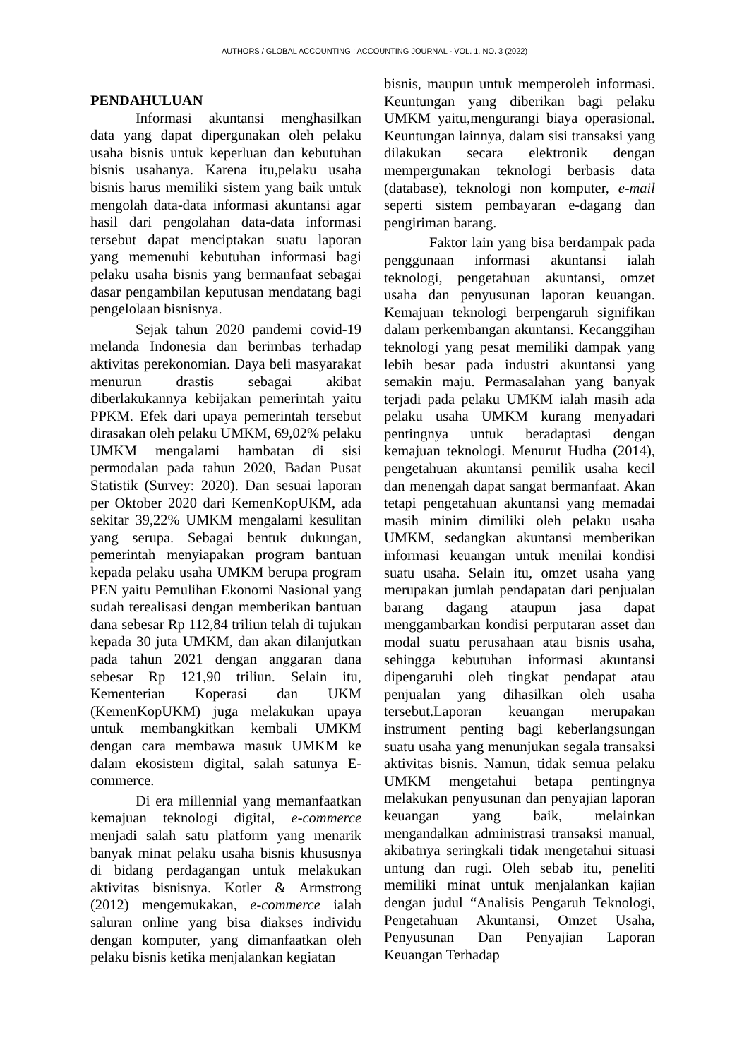AUTHORS / GLOBAL ACCOUNTING : ACCOUNTING JOURNAL - VOL. 1. NO. 3 (2022)
PENDAHULUAN
Informasi akuntansi menghasilkan data yang dapat dipergunakan oleh pelaku usaha bisnis untuk keperluan dan kebutuhan bisnis usahanya. Karena itu,pelaku usaha bisnis harus memiliki sistem yang baik untuk mengolah data-data informasi akuntansi agar hasil dari pengolahan data-data informasi tersebut dapat menciptakan suatu laporan yang memenuhi kebutuhan informasi bagi pelaku usaha bisnis yang bermanfaat sebagai dasar pengambilan keputusan mendatang bagi pengelolaan bisnisnya.
Sejak tahun 2020 pandemi covid-19 melanda Indonesia dan berimbas terhadap aktivitas perekonomian. Daya beli masyarakat menurun drastis sebagai akibat diberlakukannya kebijakan pemerintah yaitu PPKM. Efek dari upaya pemerintah tersebut dirasakan oleh pelaku UMKM, 69,02% pelaku UMKM mengalami hambatan di sisi permodalan pada tahun 2020, Badan Pusat Statistik (Survey: 2020). Dan sesuai laporan per Oktober 2020 dari KemenKopUKM, ada sekitar 39,22% UMKM mengalami kesulitan yang serupa. Sebagai bentuk dukungan, pemerintah menyiapakan program bantuan kepada pelaku usaha UMKM berupa program PEN yaitu Pemulihan Ekonomi Nasional yang sudah terealisasi dengan memberikan bantuan dana sebesar Rp 112,84 triliun telah di tujukan kepada 30 juta UMKM, dan akan dilanjutkan pada tahun 2021 dengan anggaran dana sebesar Rp 121,90 triliun. Selain itu, Kementerian Koperasi dan UKM (KemenKopUKM) juga melakukan upaya untuk membangkitkan kembali UMKM dengan cara membawa masuk UMKM ke dalam ekosistem digital, salah satunya E-commerce.
Di era millennial yang memanfaatkan kemajuan teknologi digital, e-commerce menjadi salah satu platform yang menarik banyak minat pelaku usaha bisnis khususnya di bidang perdagangan untuk melakukan aktivitas bisnisnya. Kotler & Armstrong (2012) mengemukakan, e-commerce ialah saluran online yang bisa diakses individu dengan komputer, yang dimanfaatkan oleh pelaku bisnis ketika menjalankan kegiatan
bisnis, maupun untuk memperoleh informasi. Keuntungan yang diberikan bagi pelaku UMKM yaitu,mengurangi biaya operasional. Keuntungan lainnya, dalam sisi transaksi yang dilakukan secara elektronik dengan mempergunakan teknologi berbasis data (database), teknologi non komputer, e-mail seperti sistem pembayaran e-dagang dan pengiriman barang.
Faktor lain yang bisa berdampak pada penggunaan informasi akuntansi ialah teknologi, pengetahuan akuntansi, omzet usaha dan penyusunan laporan keuangan. Kemajuan teknologi berpengaruh signifikan dalam perkembangan akuntansi. Kecanggihan teknologi yang pesat memiliki dampak yang lebih besar pada industri akuntansi yang semakin maju. Permasalahan yang banyak terjadi pada pelaku UMKM ialah masih ada pelaku usaha UMKM kurang menyadari pentingnya untuk beradaptasi dengan kemajuan teknologi. Menurut Hudha (2014), pengetahuan akuntansi pemilik usaha kecil dan menengah dapat sangat bermanfaat. Akan tetapi pengetahuan akuntansi yang memadai masih minim dimiliki oleh pelaku usaha UMKM, sedangkan akuntansi memberikan informasi keuangan untuk menilai kondisi suatu usaha. Selain itu, omzet usaha yang merupakan jumlah pendapatan dari penjualan barang dagang ataupun jasa dapat menggambarkan kondisi perputaran asset dan modal suatu perusahaan atau bisnis usaha, sehingga kebutuhan informasi akuntansi dipengaruhi oleh tingkat pendapat atau penjualan yang dihasilkan oleh usaha tersebut.Laporan keuangan merupakan instrument penting bagi keberlangsungan suatu usaha yang menunjukan segala transaksi aktivitas bisnis. Namun, tidak semua pelaku UMKM mengetahui betapa pentingnya melakukan penyusunan dan penyajian laporan keuangan yang baik, melainkan mengandalkan administrasi transaksi manual, akibatnya seringkali tidak mengetahui situasi untung dan rugi. Oleh sebab itu, peneliti memiliki minat untuk menjalankan kajian dengan judul “Analisis Pengaruh Teknologi, Pengetahuan Akuntansi, Omzet Usaha, Penyusunan Dan Penyajian Laporan Keuangan Terhadap